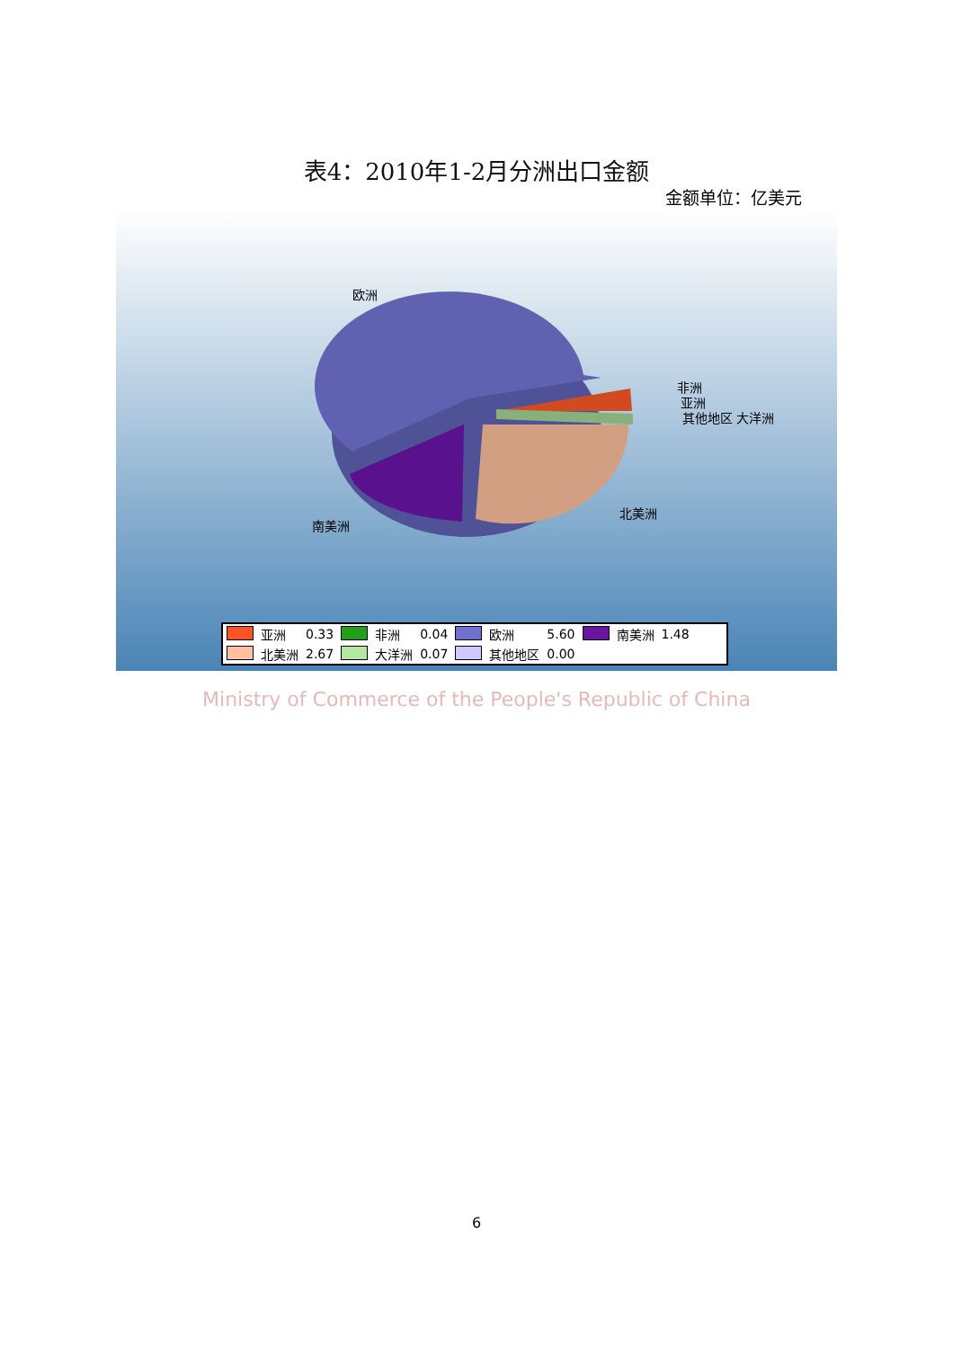表4：2010年1-2月分洲出口金额
金额单位：亿美元
欧洲
非洲
亚洲
其他地区 大洋洲
北美洲
南美洲
| | 亚洲 | 0.33 | | 非洲 | 0.04 | | 欧洲 | 5.60 | | 南美洲 | 1.48 |
| | 北美洲 | 2.67 | | 大洋洲 | 0.07 | | 其他地区 | 0.00 | | | |
Ministry of Commerce of the People's Republic of China
6